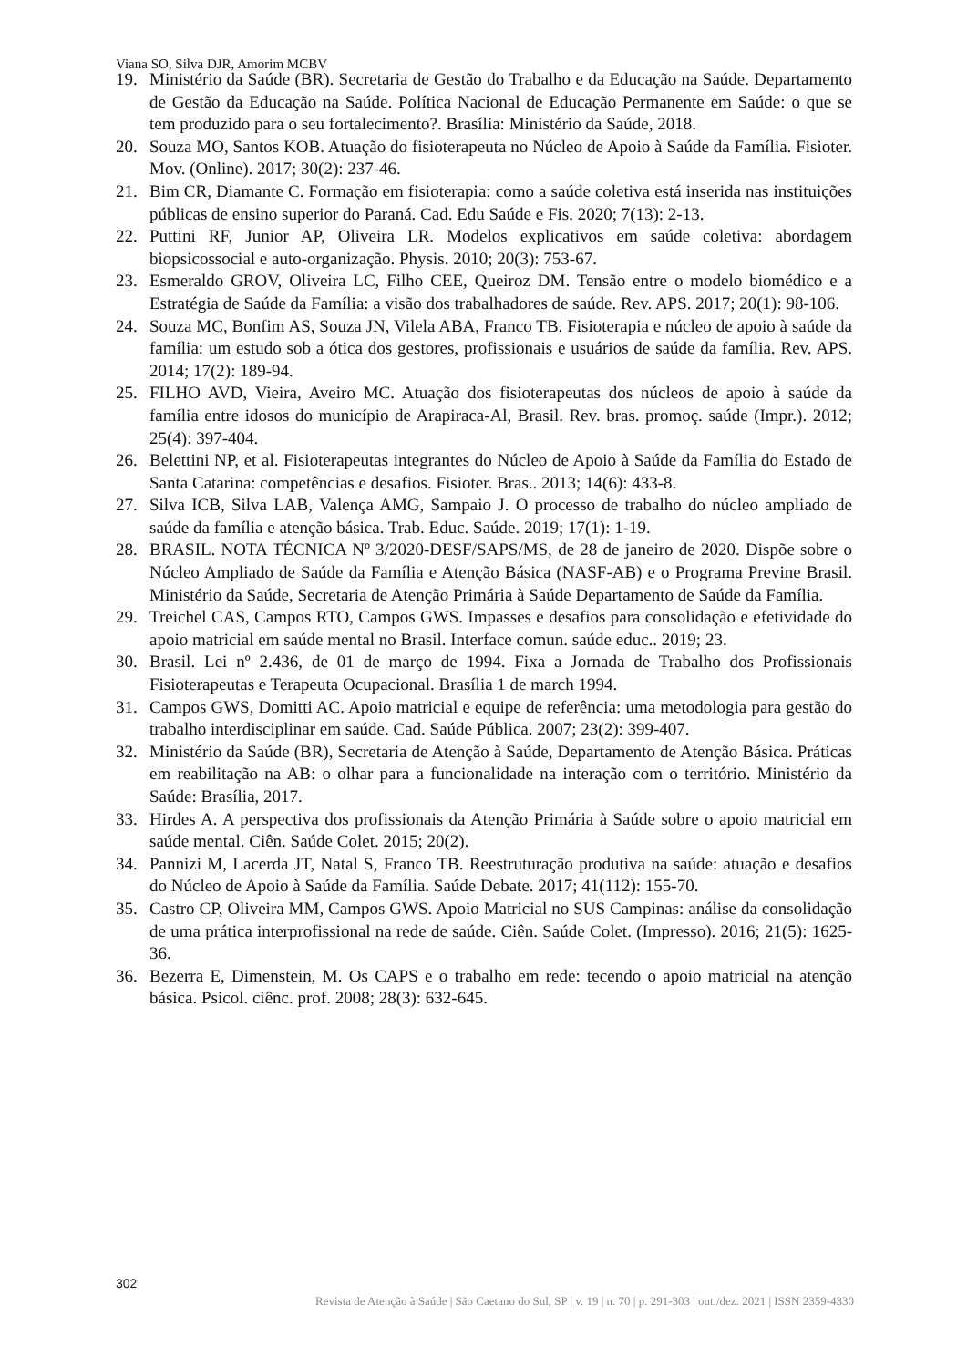Viana SO, Silva DJR, Amorim MCBV
19. Ministério da Saúde (BR). Secretaria de Gestão do Trabalho e da Educação na Saúde. Departamento de Gestão da Educação na Saúde. Política Nacional de Educação Permanente em Saúde: o que se tem produzido para o seu fortalecimento?. Brasília: Ministério da Saúde, 2018.
20. Souza MO, Santos KOB. Atuação do fisioterapeuta no Núcleo de Apoio à Saúde da Família. Fisioter. Mov. (Online). 2017; 30(2): 237-46.
21. Bim CR, Diamante C. Formação em fisioterapia: como a saúde coletiva está inserida nas instituições públicas de ensino superior do Paraná. Cad. Edu Saúde e Fis. 2020; 7(13): 2-13.
22. Puttini RF, Junior AP, Oliveira LR. Modelos explicativos em saúde coletiva: abordagem biopsicossocial e auto-organização. Physis. 2010; 20(3): 753-67.
23. Esmeraldo GROV, Oliveira LC, Filho CEE, Queiroz DM. Tensão entre o modelo biomédico e a Estratégia de Saúde da Família: a visão dos trabalhadores de saúde. Rev. APS. 2017; 20(1): 98-106.
24. Souza MC, Bonfim AS, Souza JN, Vilela ABA, Franco TB. Fisioterapia e núcleo de apoio à saúde da família: um estudo sob a ótica dos gestores, profissionais e usuários de saúde da família. Rev. APS. 2014; 17(2): 189-94.
25. FILHO AVD, Vieira, Aveiro MC. Atuação dos fisioterapeutas dos núcleos de apoio à saúde da família entre idosos do município de Arapiraca-Al, Brasil. Rev. bras. promoç. saúde (Impr.). 2012; 25(4): 397-404.
26. Belettini NP, et al. Fisioterapeutas integrantes do Núcleo de Apoio à Saúde da Família do Estado de Santa Catarina: competências e desafios. Fisioter. Bras.. 2013; 14(6): 433-8.
27. Silva ICB, Silva LAB, Valença AMG, Sampaio J. O processo de trabalho do núcleo ampliado de saúde da família e atenção básica. Trab. Educ. Saúde. 2019; 17(1): 1-19.
28. BRASIL. NOTA TÉCNICA Nº 3/2020-DESF/SAPS/MS, de 28 de janeiro de 2020. Dispõe sobre o Núcleo Ampliado de Saúde da Família e Atenção Básica (NASF-AB) e o Programa Previne Brasil. Ministério da Saúde, Secretaria de Atenção Primária à Saúde Departamento de Saúde da Família.
29. Treichel CAS, Campos RTO, Campos GWS. Impasses e desafios para consolidação e efetividade do apoio matricial em saúde mental no Brasil. Interface comun. saúde educ.. 2019; 23.
30. Brasil. Lei nº 2.436, de 01 de março de 1994. Fixa a Jornada de Trabalho dos Profissionais Fisioterapeutas e Terapeuta Ocupacional. Brasília 1 de march 1994.
31. Campos GWS, Domitti AC. Apoio matricial e equipe de referência: uma metodologia para gestão do trabalho interdisciplinar em saúde. Cad. Saúde Pública. 2007; 23(2): 399-407.
32. Ministério da Saúde (BR), Secretaria de Atenção à Saúde, Departamento de Atenção Básica. Práticas em reabilitação na AB: o olhar para a funcionalidade na interação com o território. Ministério da Saúde: Brasília, 2017.
33. Hirdes A. A perspectiva dos profissionais da Atenção Primária à Saúde sobre o apoio matricial em saúde mental. Ciên. Saúde Colet. 2015; 20(2).
34. Pannizi M, Lacerda JT, Natal S, Franco TB. Reestruturação produtiva na saúde: atuação e desafios do Núcleo de Apoio à Saúde da Família. Saúde Debate. 2017; 41(112): 155-70.
35. Castro CP, Oliveira MM, Campos GWS. Apoio Matricial no SUS Campinas: análise da consolidação de uma prática interprofissional na rede de saúde. Ciên. Saúde Colet. (Impresso). 2016; 21(5): 1625-36.
36. Bezerra E, Dimenstein, M. Os CAPS e o trabalho em rede: tecendo o apoio matricial na atenção básica. Psicol. ciênc. prof. 2008; 28(3): 632-645.
302
Revista de Atenção à Saúde | São Caetano do Sul, SP | v. 19 | n. 70 | p. 291-303 | out./dez. 2021 | ISSN 2359-4330